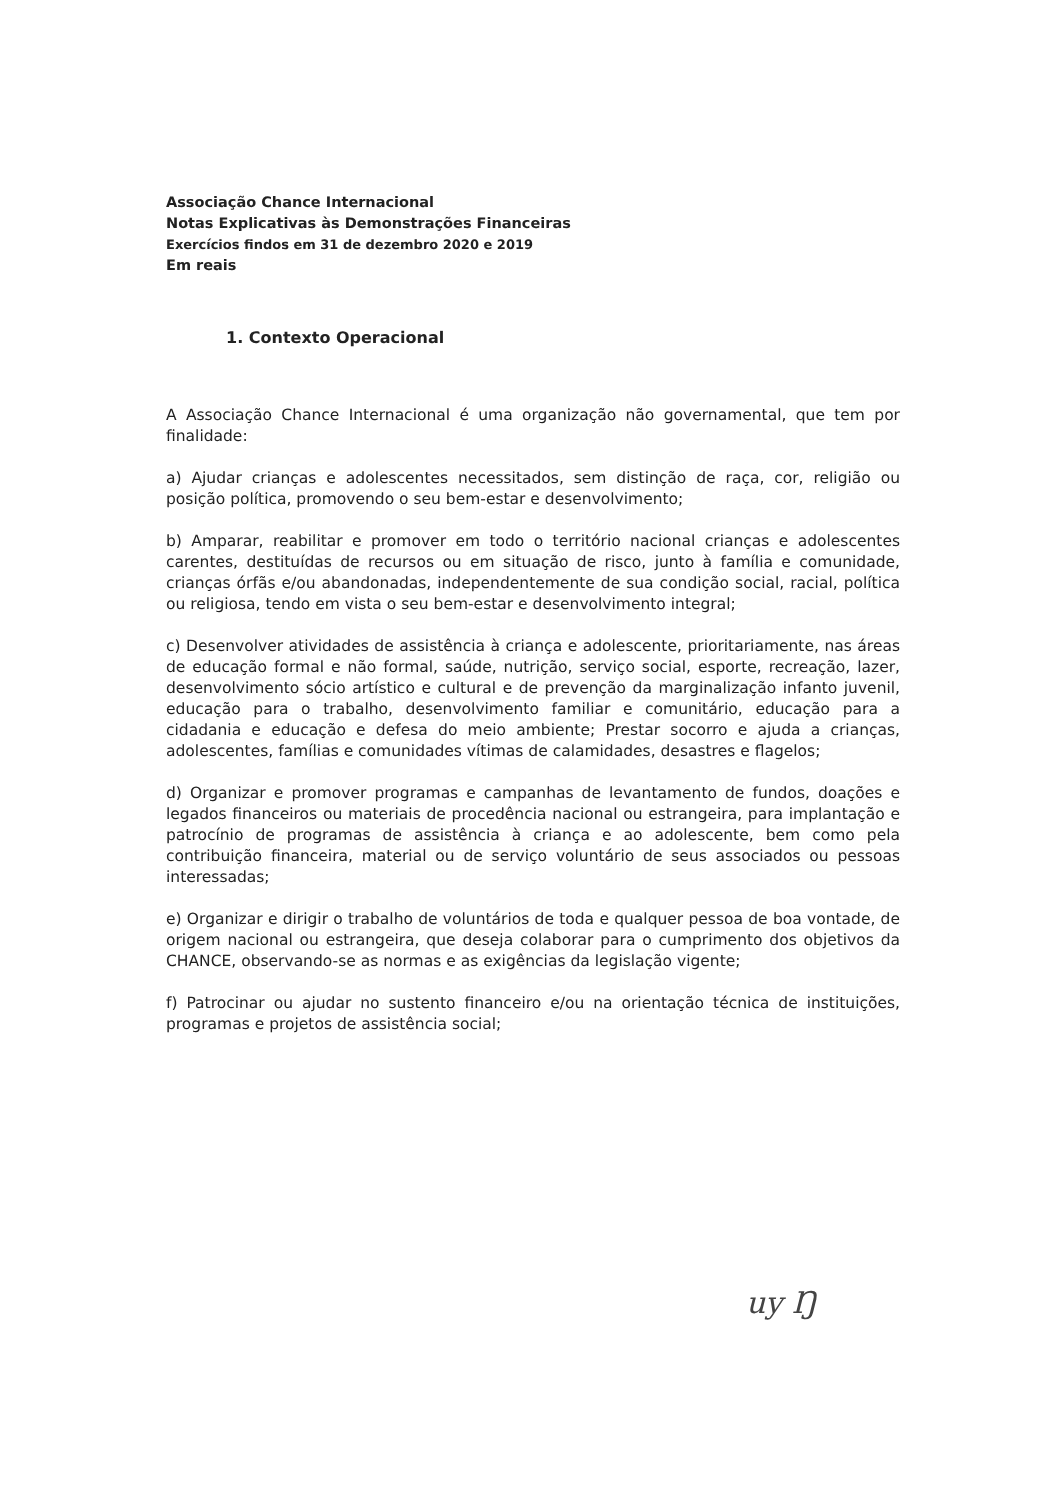Associação Chance Internacional
Notas Explicativas às Demonstrações Financeiras
Exercícios findos em 31 de dezembro 2020 e 2019
Em reais
1. Contexto Operacional
A Associação Chance Internacional é uma organização não governamental, que tem por finalidade:
a) Ajudar crianças e adolescentes necessitados, sem distinção de raça, cor, religião ou posição política, promovendo o seu bem-estar e desenvolvimento;
b) Amparar, reabilitar e promover em todo o território nacional crianças e adolescentes carentes, destituídas de recursos ou em situação de risco, junto à família e comunidade, crianças órfãs e/ou abandonadas, independentemente de sua condição social, racial, política ou religiosa, tendo em vista o seu bem-estar e desenvolvimento integral;
c) Desenvolver atividades de assistência à criança e adolescente, prioritariamente, nas áreas de educação formal e não formal, saúde, nutrição, serviço social, esporte, recreação, lazer, desenvolvimento sócio artístico e cultural e de prevenção da marginalização infanto juvenil, educação para o trabalho, desenvolvimento familiar e comunitário, educação para a cidadania e educação e defesa do meio ambiente; Prestar socorro e ajuda a crianças, adolescentes, famílias e comunidades vítimas de calamidades, desastres e flagelos;
d) Organizar e promover programas e campanhas de levantamento de fundos, doações e legados financeiros ou materiais de procedência nacional ou estrangeira, para implantação e patrocínio de programas de assistência à criança e ao adolescente, bem como pela contribuição financeira, material ou de serviço voluntário de seus associados ou pessoas interessadas;
e) Organizar e dirigir o trabalho de voluntários de toda e qualquer pessoa de boa vontade, de origem nacional ou estrangeira, que deseja colaborar para o cumprimento dos objetivos da CHANCE, observando-se as normas e as exigências da legislação vigente;
f) Patrocinar ou ajudar no sustento financeiro e/ou na orientação técnica de instituições, programas e projetos de assistência social;
uy Ŋ